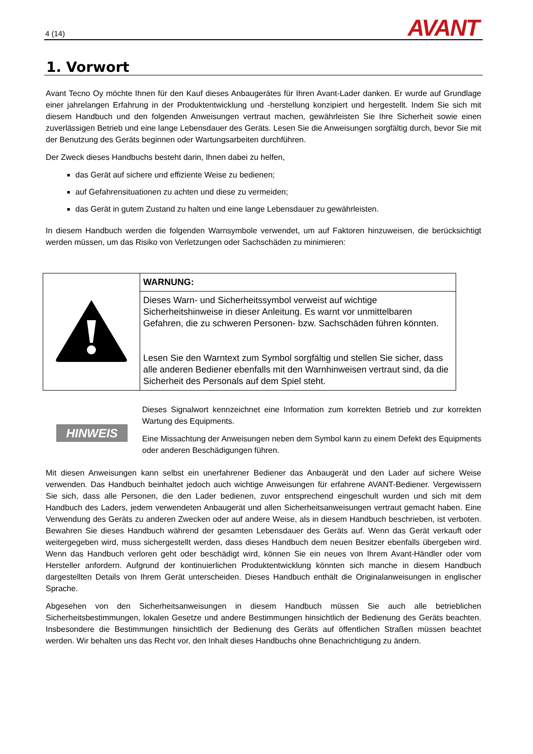4 (14) AVANT
1. Vorwort
Avant Tecno Oy möchte Ihnen für den Kauf dieses Anbaugerätes für Ihren Avant-Lader danken. Er wurde auf Grundlage einer jahrelangen Erfahrung in der Produktentwicklung und -herstellung konzipiert und hergestellt. Indem Sie sich mit diesem Handbuch und den folgenden Anweisungen vertraut machen, gewährleisten Sie Ihre Sicherheit sowie einen zuverlässigen Betrieb und eine lange Lebensdauer des Geräts. Lesen Sie die Anweisungen sorgfältig durch, bevor Sie mit der Benutzung des Geräts beginnen oder Wartungsarbeiten durchführen.
Der Zweck dieses Handbuchs besteht darin, Ihnen dabei zu helfen,
das Gerät auf sichere und effiziente Weise zu bedienen;
auf Gefahrensituationen zu achten und diese zu vermeiden;
das Gerät in gutem Zustand zu halten und eine lange Lebensdauer zu gewährleisten.
In diesem Handbuch werden die folgenden Warnsymbole verwendet, um auf Faktoren hinzuweisen, die berücksichtigt werden müssen, um das Risiko von Verletzungen oder Sachschäden zu minimieren:
| | WARNUNG: |
| | Dieses Warn- und Sicherheitssymbol verweist auf wichtige Sicherheitshinweise in dieser Anleitung. Es warnt vor unmittelbaren Gefahren, die zu schweren Personen- bzw. Sachschäden führen könnten. Lesen Sie den Warntext zum Symbol sorgfältig und stellen Sie sicher, dass alle anderen Bediener ebenfalls mit den Warnhinweisen vertraut sind, da die Sicherheit des Personals auf dem Spiel steht. |
HINWEIS
Dieses Signalwort kennzeichnet eine Information zum korrekten Betrieb und zur korrekten Wartung des Equipments.
Eine Missachtung der Anweisungen neben dem Symbol kann zu einem Defekt des Equipments oder anderen Beschädigungen führen.
Mit diesen Anweisungen kann selbst ein unerfahrener Bediener das Anbaugerät und den Lader auf sichere Weise verwenden. Das Handbuch beinhaltet jedoch auch wichtige Anweisungen für erfahrene AVANT-Bediener. Vergewissern Sie sich, dass alle Personen, die den Lader bedienen, zuvor entsprechend eingeschult wurden und sich mit dem Handbuch des Laders, jedem verwendeten Anbaugerät und allen Sicherheitsanweisungen vertraut gemacht haben. Eine Verwendung des Geräts zu anderen Zwecken oder auf andere Weise, als in diesem Handbuch beschrieben, ist verboten. Bewahren Sie dieses Handbuch während der gesamten Lebensdauer des Geräts auf. Wenn das Gerät verkauft oder weitergegeben wird, muss sichergestellt werden, dass dieses Handbuch dem neuen Besitzer ebenfalls übergeben wird. Wenn das Handbuch verloren geht oder beschädigt wird, können Sie ein neues von Ihrem Avant-Händler oder vom Hersteller anfordern. Aufgrund der kontinuierlichen Produktentwicklung könnten sich manche in diesem Handbuch dargestellten Details von Ihrem Gerät unterscheiden. Dieses Handbuch enthält die Originalanweisungen in englischer Sprache.
Abgesehen von den Sicherheitsanweisungen in diesem Handbuch müssen Sie auch alle betrieblichen Sicherheitsbestimmungen, lokalen Gesetze und andere Bestimmungen hinsichtlich der Bedienung des Geräts beachten. Insbesondere die Bestimmungen hinsichtlich der Bedienung des Geräts auf öffentlichen Straßen müssen beachtet werden. Wir behalten uns das Recht vor, den Inhalt dieses Handbuchs ohne Benachrichtigung zu ändern.